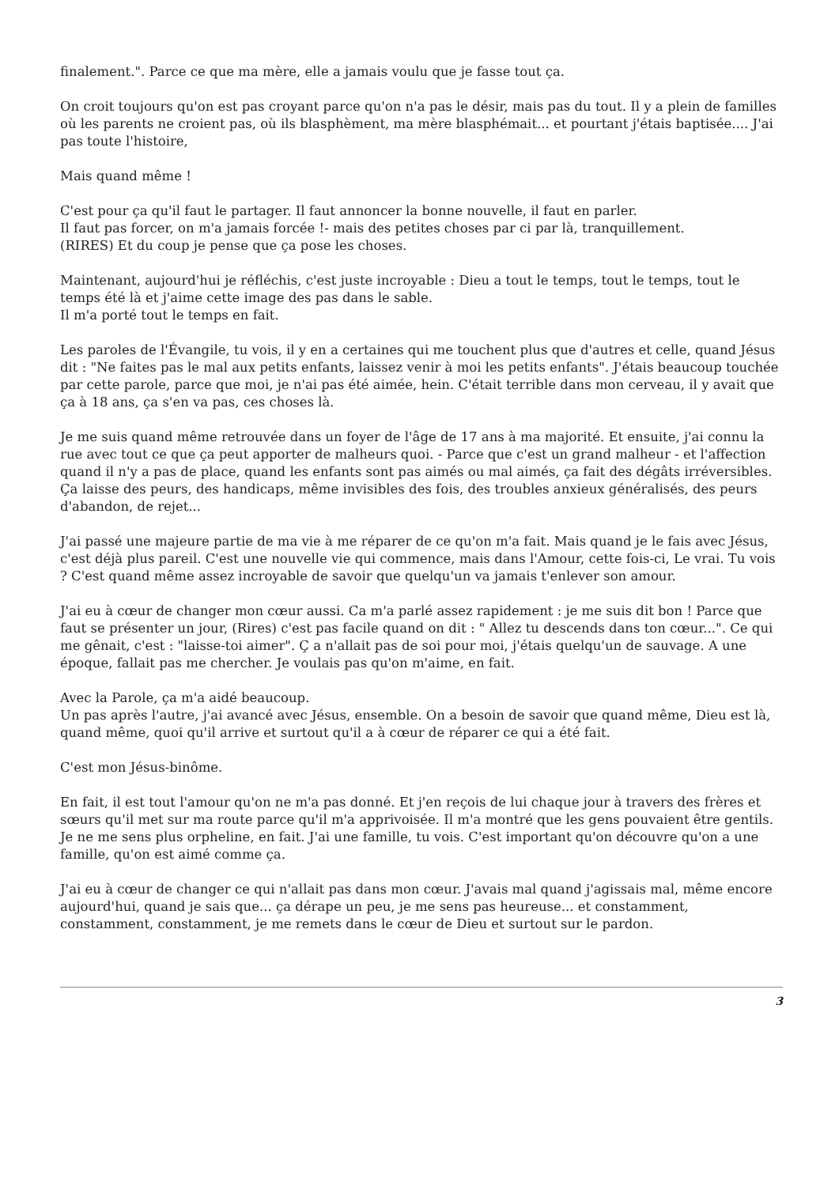finalement.". Parce ce que ma mère, elle a jamais voulu que je fasse tout ça.
On croit toujours qu'on est pas croyant parce qu'on n'a pas le désir, mais pas du tout. Il y a plein de familles où les parents ne croient pas, où ils blasphèment, ma mère blasphémait... et pourtant j'étais baptisée.... J'ai pas toute l'histoire,
Mais quand même !
C'est pour ça qu'il faut le partager. Il faut annoncer la bonne nouvelle, il faut en parler.
Il faut pas forcer, on m'a jamais forcée !- mais des petites choses par ci par là, tranquillement.
(RIRES) Et du coup je pense que ça pose les choses.
Maintenant, aujourd'hui je réfléchis, c'est juste incroyable : Dieu a tout le temps, tout le temps, tout le temps été là et j'aime cette image des pas dans le sable.
Il m'a porté tout le temps en fait.
Les paroles de l'Évangile, tu vois, il y en a certaines qui me touchent plus que d'autres et celle, quand Jésus dit : "Ne faites pas le mal aux petits enfants, laissez venir à moi les petits enfants". J'étais beaucoup touchée par cette parole, parce que moi, je n'ai pas été aimée, hein. C'était terrible dans mon cerveau, il y avait que ça à 18 ans, ça s'en va pas, ces choses là.
Je me suis quand même retrouvée dans un foyer de l'âge de 17 ans à ma majorité. Et ensuite, j'ai connu la rue avec tout ce que ça peut apporter de malheurs quoi. - Parce que c'est un grand malheur - et l'affection quand il n'y a pas de place, quand les enfants sont pas aimés ou mal aimés, ça fait des dégâts irréversibles. Ça laisse des peurs, des handicaps, même invisibles des fois, des troubles anxieux généralisés, des peurs d'abandon, de rejet...
J'ai passé une majeure partie de ma vie à me réparer de ce qu'on m'a fait. Mais quand je le fais avec Jésus, c'est déjà plus pareil. C'est une nouvelle vie qui commence, mais dans l'Amour, cette fois-ci, Le vrai. Tu vois ? C'est quand même assez incroyable de savoir que quelqu'un va jamais t'enlever son amour.
J'ai eu à cœur de changer mon cœur aussi. Ca m'a parlé assez rapidement : je me suis dit bon ! Parce que faut se présenter un jour, (Rires) c'est pas facile quand on dit : " Allez tu descends dans ton cœur...". Ce qui me gênait, c'est : "laisse-toi aimer". Ç a n'allait pas de soi pour moi, j'étais quelqu'un de sauvage. A une époque, fallait pas me chercher. Je voulais pas qu'on m'aime, en fait.
Avec la Parole, ça m'a aidé beaucoup.
Un pas après l'autre, j'ai avancé avec Jésus, ensemble. On a besoin de savoir que quand même, Dieu est là, quand même, quoi qu'il arrive et surtout qu'il a à cœur de réparer ce qui a été fait.
C'est mon Jésus-binôme.
En fait, il est tout l'amour qu'on ne m'a pas donné. Et j'en reçois de lui chaque jour à travers des frères et sœurs qu'il met sur ma route parce qu'il m'a apprivoisée. Il m'a montré que les gens pouvaient être gentils. Je ne me sens plus orpheline, en fait. J'ai une famille, tu vois. C'est important qu'on découvre qu'on a une famille, qu'on est aimé comme ça.
J'ai eu à cœur de changer ce qui n'allait pas dans mon cœur. J'avais mal quand j'agissais mal, même encore aujourd'hui, quand je sais que... ça dérape un peu, je me sens pas heureuse... et constamment, constamment, constamment, je me remets dans le cœur de Dieu et surtout sur le pardon.
3